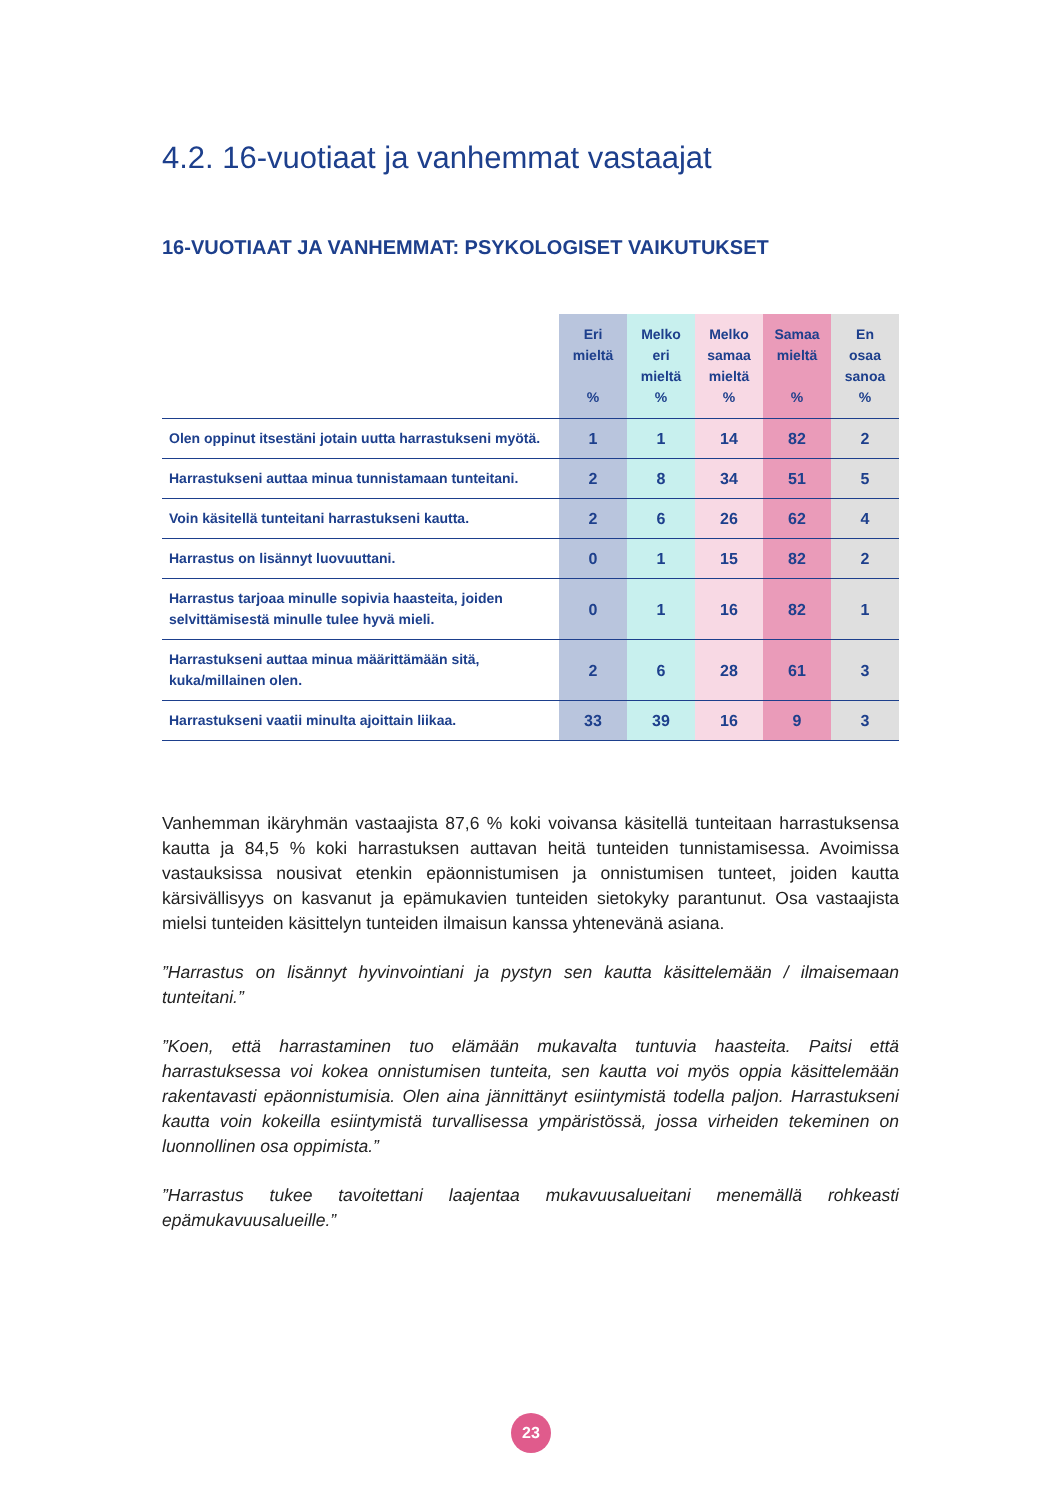4.2. 16-vuotiaat ja vanhemmat vastaajat
16-VUOTIAAT JA VANHEMMAT: PSYKOLOGISET VAIKUTUKSET
| | Eri mieltä % | Melko eri mieltä % | Melko samaa mieltä % | Samaa mieltä % | En osaa sanoa % |
| --- | --- | --- | --- | --- | --- |
| Olen oppinut itsestäni jotain uutta harrastukseni myötä. | 1 | 1 | 14 | 82 | 2 |
| Harrastukseni auttaa minua tunnistamaan tunteitani. | 2 | 8 | 34 | 51 | 5 |
| Voin käsitellä tunteitani harrastukseni kautta. | 2 | 6 | 26 | 62 | 4 |
| Harrastus on lisännyt luovuuttani. | 0 | 1 | 15 | 82 | 2 |
| Harrastus tarjoaa minulle sopivia haasteita, joiden selvittämisestä minulle tulee hyvä mieli. | 0 | 1 | 16 | 82 | 1 |
| Harrastukseni auttaa minua määrittämään sitä, kuka/millainen olen. | 2 | 6 | 28 | 61 | 3 |
| Harrastukseni vaatii minulta ajoittain liikaa. | 33 | 39 | 16 | 9 | 3 |
Vanhemman ikäryhmän vastaajista 87,6 % koki voivansa käsitellä tunteitaan harrastuksensa kautta ja 84,5 % koki harrastuksen auttavan heitä tunteiden tunnistamisessa. Avoimissa vastauksissa nousivat etenkin epäonnistumisen ja onnistumisen tunteet, joiden kautta kärsivällisyys on kasvanut ja epämukavien tunteiden sietokyky parantunut. Osa vastaajista mielsi tunteiden käsittelyn tunteiden ilmaisun kanssa yhtenevänä asiana.
”Harrastus on lisännyt hyvinvointiani ja pystyn sen kautta käsittelemään / ilmaisemaan tunteitani.”
”Koen, että harrastaminen tuo elämään mukavalta tuntuvia haasteita. Paitsi että harrastuksessa voi kokea onnistumisen tunteita, sen kautta voi myös oppia käsittelemään rakentavasti epäonnistumisia. Olen aina jännittänyt esiintymistä todella paljon. Harrastukseni kautta voin kokeilla esiintymistä turvallisessa ympäristössä, jossa virheiden tekeminen on luonnollinen osa oppimista.”
”Harrastus tukee tavoitettani laajentaa mukavuusalueitani menemällä rohkeasti epämukavuusalueille.”
23